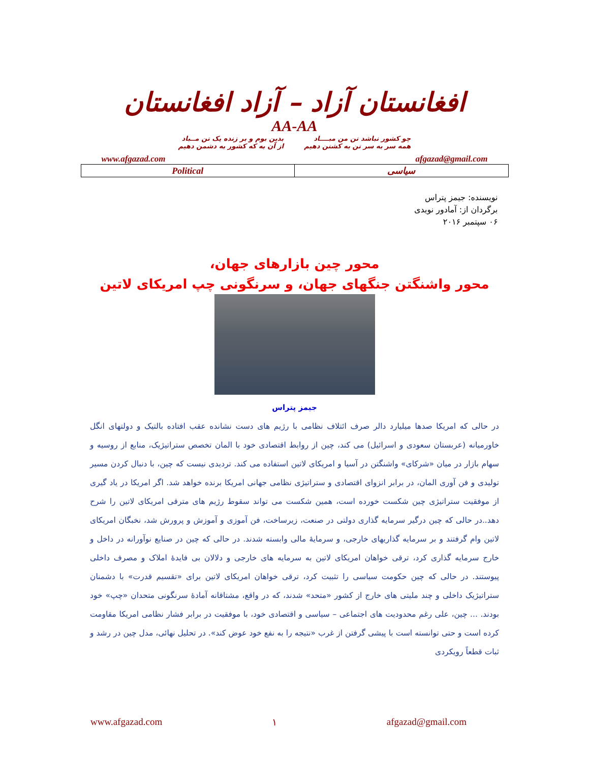افغانستان آزاد – آزاد افغانستان
AA-AA
چو کشور نباشد تن من مبــــاد
همه سر به سر تن به کشتن دهیم
بدین بوم و بر زنده یک تن مــباد
از آن به که کشور به دشمن دهیم
www.afgazad.com afgazad@gmail.com
| Political | سیاسی |
نویسنده: جیمز پتراس
برگردان از: آمادور نویدی
۰۶ سپتمبر ۲۰۱۶
محور چین بازارهای جهان،
محور واشنگتن جنگهای جهان، و سرنگونی چپ امریکای لاتین
جیمز پتراس
در حالی که امریکا صدها میلیارد دالر صرف ائتلاف نظامی با رژیم های دست نشانده عقب افتاده بالتیک و دولتهای انگل خاورمیانه (عربستان سعودی و اسرائیل) می کند، چین از روابط اقتصادی خود با المان تخصص ستراتیژیک، منابع از روسیه و سهام بازار در میان «شرکای» واشنگتن در آسیا و امریکای لاتین استفاده می کند. تردیدی نیست که چین، با دنبال کردن مسیر تولیدی و فن آوری المان، در برابر انزوای اقتصادی و ستراتیژی نظامی جهانی امریکا برنده خواهد شد. اگر امریکا در یاد گیری از موفقیت ستراتیژی چین شکست خورده است، همین شکست می تواند سقوط رژیم های مترقی امریکای لاتین را شرح دهد..در حالی که چین درگیر سرمایه گذاری دولتی در صنعت، زیرساخت، فن آموزی و آموزش و پرورش شد، نخبگان امریکای لاتین وام گرفتند و بر سرمایه گذاریهای خارجی، و سرمایهٔ مالی وابسته شدند. در حالی که چین در صنایع نوآورانه در داخل و خارج سرمایه گذاری کرد، ترقی خواهان امریکای لاتین به سرمایه های خارجی و دلالان بی فایدهٔ املاک و مصرف داخلی پیوستند. در حالی که چین حکومت سیاسی را تثبیت کرد، ترقی خواهان امریکای لاتین برای «تقسیم قدرت» با دشمنان ستراتیژیک داخلی و چند ملیتی های خارج از کشور «متحد» شدند، که در واقع، مشتاقانه آمادهٔ سرنگونی متحدان «چپ» خود بودند. ... چین، علی رغم محدودیت های اجتماعی – سیاسی و اقتصادی خود، با موفقیت در برابر فشار نظامی امریکا مقاومت کرده است و حتی توانسته است با پیشی گرفتن از غرب «نتیجه را به نفع خود عوض کند». در تحلیل نهائی، مدل چین در رشد و ثبات قطعاً رویکردی
www.afgazad.com ۱ afgazad@gmail.com